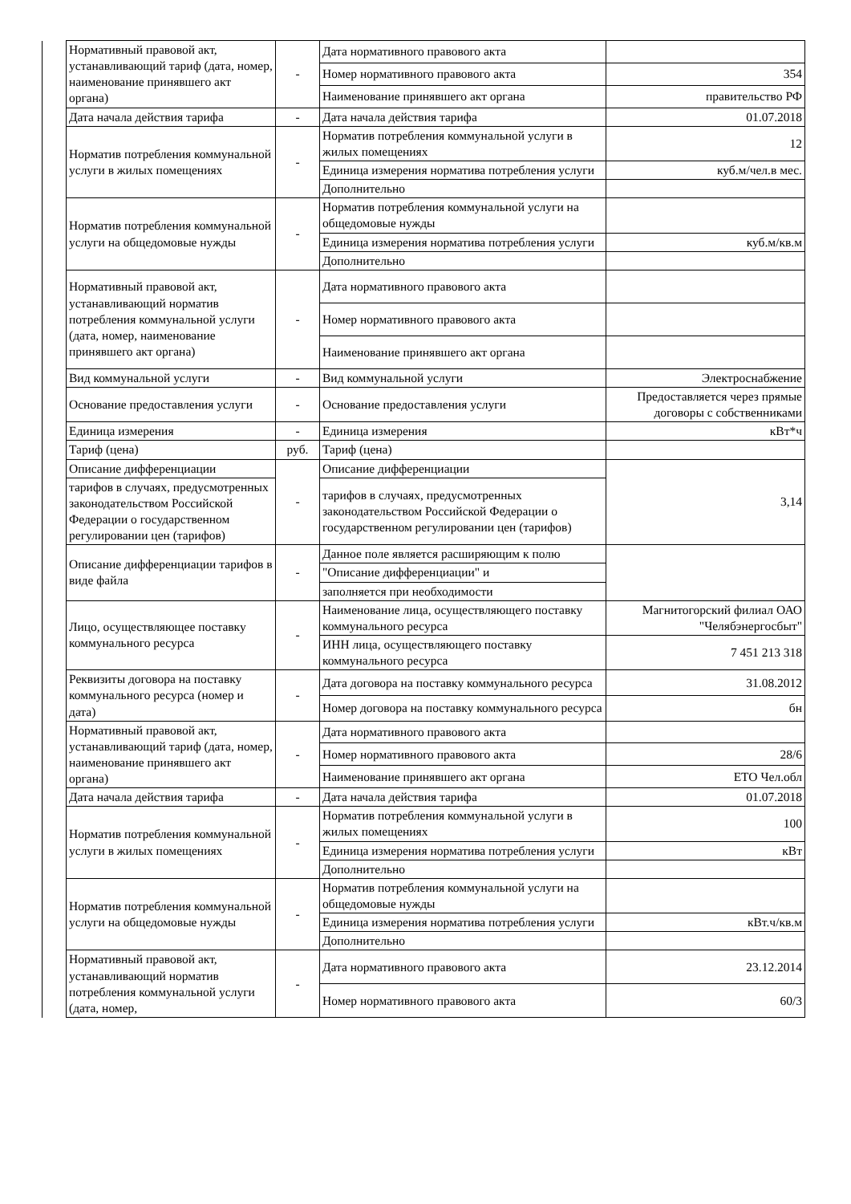| | Нормативный правовой акт, устанавливающий тариф (дата, номер, наименование принявшего акт органа) | - | Дата нормативного правового акта | |
| | | | Номер нормативного правового акта | 354 |
| | | | Наименование принявшего акт органа | правительство РФ |
| | Дата начала действия тарифа | - | Дата начала действия тарифа | 01.07.2018 |
| | Норматив потребления коммунальной услуги в жилых помещениях | - | Норматив потребления коммунальной услуги в жилых помещениях | 12 |
| | | | Единица измерения норматива потребления услуги | куб.м/чел.в мес. |
| | | | Дополнительно | |
| | Норматив потребления коммунальной услуги на общедомовые нужды | - | Норматив потребления коммунальной услуги на общедомовые нужды | |
| | | | Единица измерения норматива потребления услуги | куб.м/кв.м |
| | | | Дополнительно | |
| | Нормативный правовой акт, устанавливающий норматив потребления коммунальной услуги (дата, номер, наименование принявшего акт органа) | - | Дата нормативного правового акта | |
| | | | Номер нормативного правового акта | |
| | | | Наименование принявшего акт органа | |
| | Вид коммунальной услуги | - | Вид коммунальной услуги | Электроснабжение |
| | Основание предоставления услуги | - | Основание предоставления услуги | Предоставляется через прямые договоры с собственниками |
| | Единица измерения | - | Единица измерения | кВт*ч |
| | Тариф (цена) | руб. | Тариф (цена) | |
| | Описание дифференциации | - | Описание дифференциации | 3,14 |
| | тарифов в случаях, предусмотренных законодательством Российской Федерации о государственном регулировании цен (тарифов) | | тарифов в случаях, предусмотренных законодательством Российской Федерации о государственном регулировании цен (тарифов) | |
| | Описание дифференциации тарифов в виде файла | - | Данное поле является расширяющим к полю | |
| | | | "Описание дифференциации" и | |
| | | | заполняется при необходимости | |
| | Лицо, осуществляющее поставку коммунального ресурса | - | Наименование лица, осуществляющего поставку коммунального ресурса | Магнитогорский филиал ОАО "Челябэнергосбыт" |
| | | | ИНН лица, осуществляющего поставку коммунального ресурса | 7 451 213 318 |
| | Реквизиты договора на поставку коммунального ресурса (номер и дата) | - | Дата договора на поставку коммунального ресурса | 31.08.2012 |
| | | | Номер договора на поставку коммунального ресурса | бн |
| | Нормативный правовой акт, устанавливающий тариф (дата, номер, наименование принявшего акт органа) | - | Дата нормативного правового акта | |
| | | | Номер нормативного правового акта | 28/6 |
| | | | Наименование принявшего акт органа | ЕТО Чел.обл |
| | Дата начала действия тарифа | - | Дата начала действия тарифа | 01.07.2018 |
| | Норматив потребления коммунальной услуги в жилых помещениях | - | Норматив потребления коммунальной услуги в жилых помещениях | 100 |
| | | | Единица измерения норматива потребления услуги | кВт |
| | | | Дополнительно | |
| | Норматив потребления коммунальной услуги на общедомовые нужды | - | Норматив потребления коммунальной услуги на общедомовые нужды | |
| | | | Единица измерения норматива потребления услуги | кВт.ч/кв.м |
| | | | Дополнительно | |
| | Нормативный правовой акт, устанавливающий норматив потребления коммунальной услуги (дата, номер, | - | Дата нормативного правового акта | 23.12.2014 |
| | | | Номер нормативного правового акта | 60/3 |